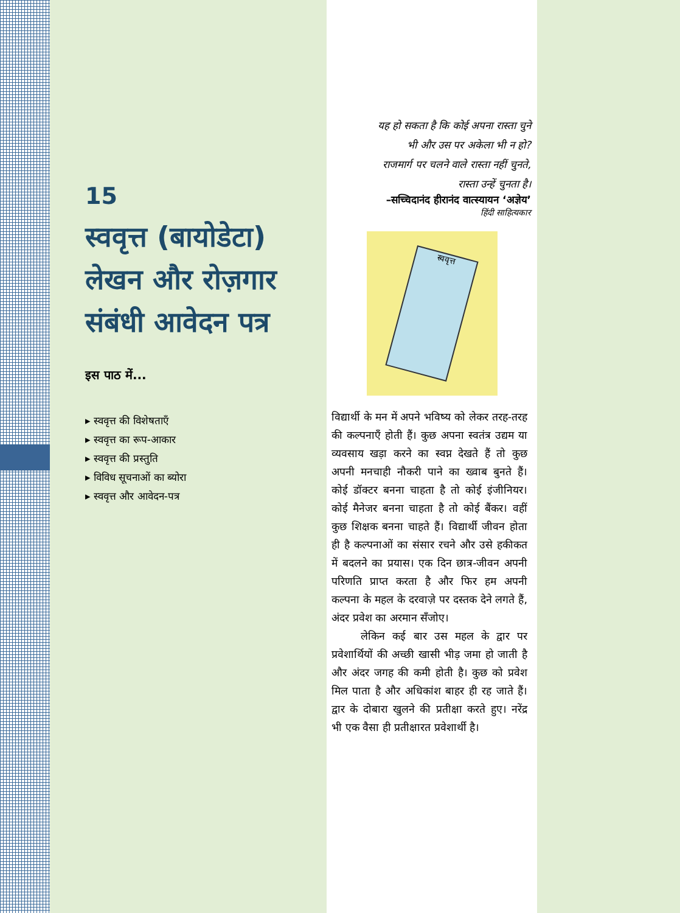15
स्ववृत्त (बायोडेटा) लेखन और रोज़गार संबंधी आवेदन पत्र
इस पाठ में...
▸ स्ववृत्त की विशेषताएँ
▸ स्ववृत्त का रूप-आकार
▸ स्ववृत्त की प्रस्तुति
▸ विविध सूचनाओं का ब्योरा
▸ स्ववृत्त और आवेदन-पत्र
यह हो सकता है कि कोई अपना रास्ता चुने
भी और उस पर अकेला भी न हो?
राजमार्ग पर चलने वाले रास्ता नहीं चुनते,
रास्ता उन्हें चुनता है।
–सच्चिदानंद हीरानंद वात्स्यायन ‘अज्ञेय’
हिंदी साहित्यकार
स्ववृत्त
विद्यार्थी के मन में अपने भविष्य को लेकर तरह-तरह की कल्पनाएँ होती हैं। कुछ अपना स्वतंत्र उद्यम या व्यवसाय खड़ा करने का स्वप्न देखते हैं तो कुछ अपनी मनचाही नौकरी पाने का ख्वाब बुनते हैं। कोई डॉक्टर बनना चाहता है तो कोई इंजीनियर। कोई मैनेजर बनना चाहता है तो कोई बैंकर। वहीं कुछ शिक्षक बनना चाहते हैं। विद्यार्थी जीवन होता ही है कल्पनाओं का संसार रचने और उसे हकीकत में बदलने का प्रयास। एक दिन छात्र-जीवन अपनी परिणति प्राप्त करता है और फिर हम अपनी कल्पना के महल के दरवाज़े पर दस्तक देने लगते हैं, अंदर प्रवेश का अरमान सँजोए।
लेकिन कई बार उस महल के द्वार पर प्रवेशार्थियों की अच्छी खासी भीड़ जमा हो जाती है और अंदर जगह की कमी होती है। कुछ को प्रवेश मिल पाता है और अधिकांश बाहर ही रह जाते हैं। द्वार के दोबारा खुलने की प्रतीक्षा करते हुए। नरेंद्र भी एक वैसा ही प्रतीक्षारत प्रवेशार्थी है।